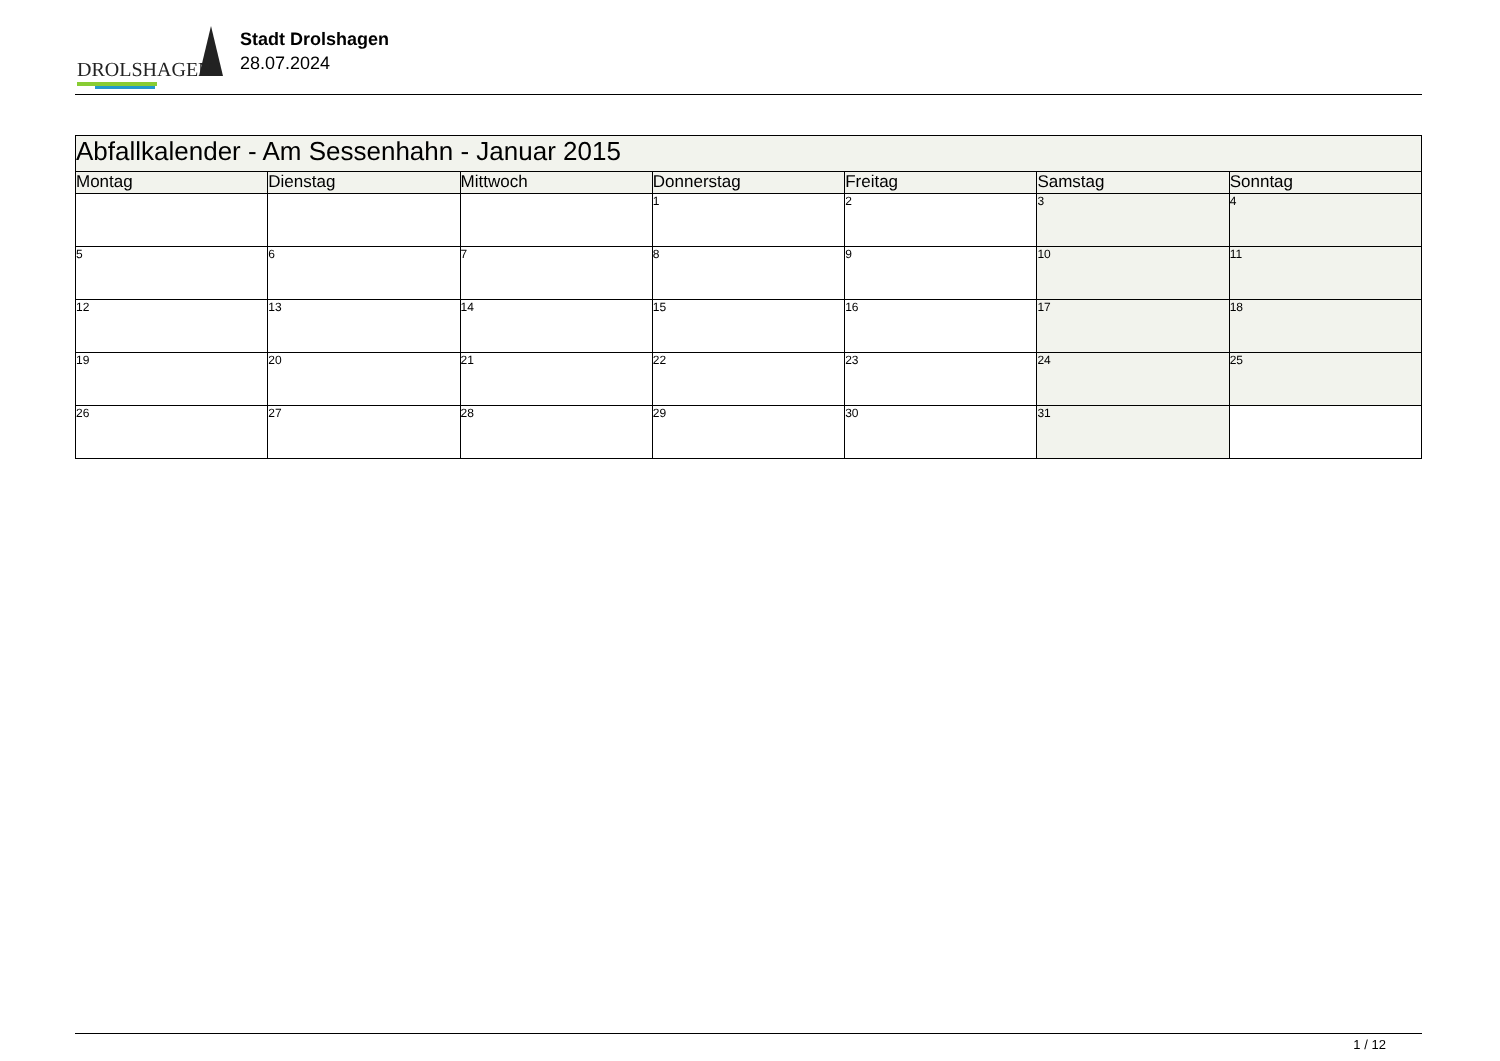DROLSHAGEN
Stadt Drolshagen
28.07.2024
| Abfallkalender - Am Sessenhahn - Januar 2015 | | | | | | |
| Montag | Dienstag | Mittwoch | Donnerstag | Freitag | Samstag | Sonntag |
| | | | 1 | 2 | 3 | 4 |
| 5 | 6 | 7 | 8 | 9 | 10 | 11 |
| 12 | 13 | 14 | 15 | 16 | 17 | 18 |
| 19 | 20 | 21 | 22 | 23 | 24 | 25 |
| 26 | 27 | 28 | 29 | 30 | 31 | |
1 / 12